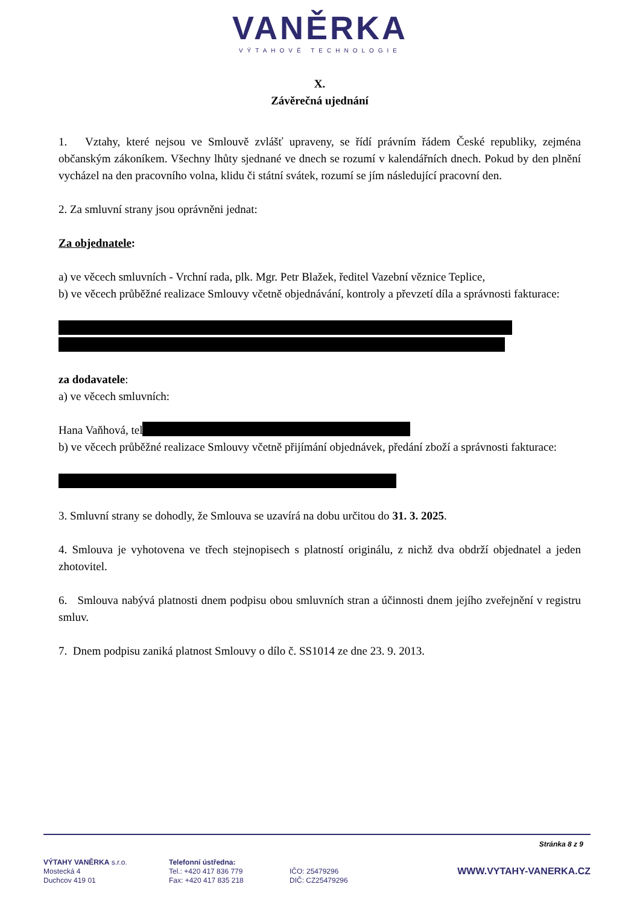VANĚRKA
VÝTAHOVÉ TECHNOLOGIE
X.
Závěrečná ujednání
1. Vztahy, které nejsou ve Smlouvě zvlášť upraveny, se řídí právním řádem České republiky, zejména občanským zákoníkem. Všechny lhůty sjednané ve dnech se rozumí v kalendářních dnech. Pokud by den plnění vycházel na den pracovního volna, klidu či státní svátek, rozumí se jím následující pracovní den.
2. Za smluvní strany jsou oprávněni jednat:
Za objednatele:
a) ve věcech smluvních - Vrchní rada, plk. Mgr. Petr Blažek, ředitel Vazební věznice Teplice,
b) ve věcech průběžné realizace Smlouvy včetně objednávání, kontroly a převzetí díla a správnosti fakturace:
za dodavatele:
a) ve věcech smluvních:
Hana Vaňhová, tel
b) ve věcech průběžné realizace Smlouvy včetně přijímání objednávek, předání zboží a správnosti fakturace:
3. Smluvní strany se dohodly, že Smlouva se uzavírá na dobu určitou do 31. 3. 2025.
4. Smlouva je vyhotovena ve třech stejnopisech s platností originálu, z nichž dva obdrží objednatel a jeden zhotovitel.
6. Smlouva nabývá platnosti dnem podpisu obou smluvních stran a účinnosti dnem jejího zveřejnění v registru smluv.
7. Dnem podpisu zaniká platnost Smlouvy o dílo č. SS1014 ze dne 23. 9. 2013.
Stránka 8 z 9
VÝTAHY VANĚRKA s.r.o.
Mostecká 4
Duchcov 419 01
Telefonní ústředna:
Tel.: +420 417 836 779
Fax: +420 417 835 218
IČO: 25479296
DIČ: CZ25479296
WWW.VYTAHY-VANERKA.CZ